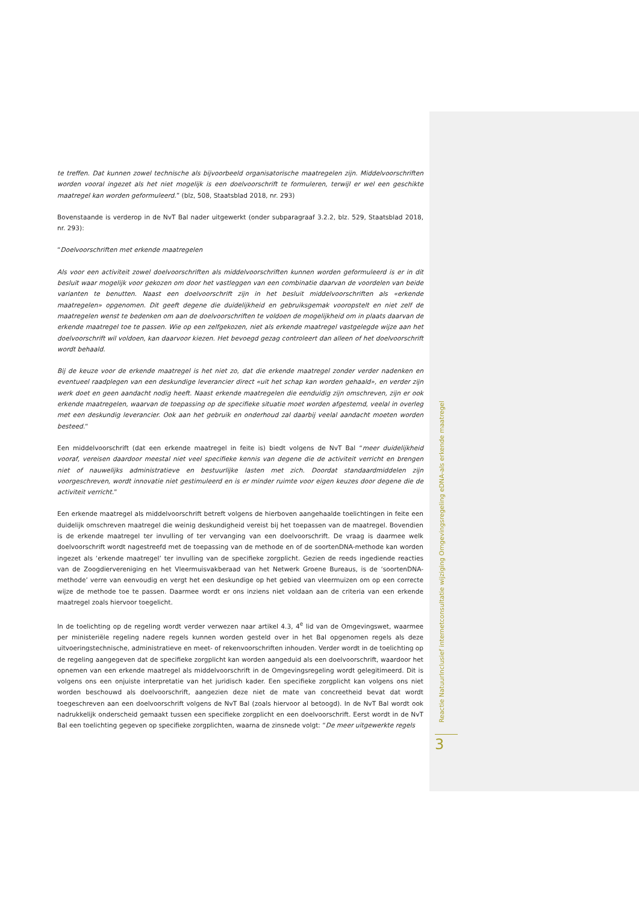te treffen. Dat kunnen zowel technische als bijvoorbeeld organisatorische maatregelen zijn. Middelvoorschriften worden vooral ingezet als het niet mogelijk is een doelvoorschrift te formuleren, terwijl er wel een geschikte maatregel kan worden geformuleerd.” (blz, 508, Staatsblad 2018, nr. 293)
Bovenstaande is verderop in de NvT Bal nader uitgewerkt (onder subparagraaf 3.2.2, blz. 529, Staatsblad 2018, nr. 293):
“Doelvoorschriften met erkende maatregelen
Als voor een activiteit zowel doelvoorschriften als middelvoorschriften kunnen worden geformuleerd is er in dit besluit waar mogelijk voor gekozen om door het vastleggen van een combinatie daarvan de voordelen van beide varianten te benutten. Naast een doelvoorschrift zijn in het besluit middelvoorschriften als «erkende maatregelen» opgenomen. Dit geeft degene die duidelijkheid en gebruiksgemak vooropstelt en niet zelf de maatregelen wenst te bedenken om aan de doelvoorschriften te voldoen de mogelijkheid om in plaats daarvan de erkende maatregel toe te passen. Wie op een zelfgekozen, niet als erkende maatregel vastgelegde wijze aan het doelvoorschrift wil voldoen, kan daarvoor kiezen. Het bevoegd gezag controleert dan alleen of het doelvoorschrift wordt behaald.
Bij de keuze voor de erkende maatregel is het niet zo, dat die erkende maatregel zonder verder nadenken en eventueel raadplegen van een deskundige leverancier direct «uit het schap kan worden gehaald», en verder zijn werk doet en geen aandacht nodig heeft. Naast erkende maatregelen die eenduidig zijn omschreven, zijn er ook erkende maatregelen, waarvan de toepassing op de specifieke situatie moet worden afgestemd, veelal in overleg met een deskundig leverancier. Ook aan het gebruik en onderhoud zal daarbij veelal aandacht moeten worden besteed.“
Een middelvoorschrift (dat een erkende maatregel in feite is) biedt volgens de NvT Bal “meer duidelijkheid vooraf, vereisen daardoor meestal niet veel specifieke kennis van degene die de activiteit verricht en brengen niet of nauwelijks administratieve en bestuurlijke lasten met zich. Doordat standaardmiddelen zijn voorgeschreven, wordt innovatie niet gestimuleerd en is er minder ruimte voor eigen keuzes door degene die de activiteit verricht.”
Een erkende maatregel als middelvoorschrift betreft volgens de hierboven aangehaalde toelichtingen in feite een duidelijk omschreven maatregel die weinig deskundigheid vereist bij het toepassen van de maatregel. Bovendien is de erkende maatregel ter invulling of ter vervanging van een doelvoorschrift. De vraag is daarmee welk doelvoorschrift wordt nagestreefd met de toepassing van de methode en of de soortenDNA-methode kan worden ingezet als ‘erkende maatregel’ ter invulling van de specifieke zorgplicht. Gezien de reeds ingediende reacties van de Zoogdiervereniging en het Vleermuisvakberaad van het Netwerk Groene Bureaus, is de ‘soortenDNA-methode’ verre van eenvoudig en vergt het een deskundige op het gebied van vleermuizen om op een correcte wijze de methode toe te passen. Daarmee wordt er ons inziens niet voldaan aan de criteria van een erkende maatregel zoals hiervoor toegelicht.
In de toelichting op de regeling wordt verder verwezen naar artikel 4.3, 4<sup>e</sup> lid van de Omgevingswet, waarmee per ministeriële regeling nadere regels kunnen worden gesteld over in het Bal opgenomen regels als deze uitvoeringstechnische, administratieve en meet- of rekenvoorschriften inhouden. Verder wordt in de toelichting op de regeling aangegeven dat de specifieke zorgplicht kan worden aangeduid als een doelvoorschrift, waardoor het opnemen van een erkende maatregel als middelvoorschrift in de Omgevingsregeling wordt gelegitimeerd. Dit is volgens ons een onjuiste interpretatie van het juridisch kader. Een specifieke zorgplicht kan volgens ons niet worden beschouwd als doelvoorschrift, aangezien deze niet de mate van concreetheid bevat dat wordt toegeschreven aan een doelvoorschrift volgens de NvT Bal (zoals hiervoor al betoogd). In de NvT Bal wordt ook nadrukkelijk onderscheid gemaakt tussen een specifieke zorgplicht en een doelvoorschrift. Eerst wordt in de NvT Bal een toelichting gegeven op specifieke zorgplichten, waarna de zinsnede volgt: “De meer uitgewerkte regels
Reactie NatuurInclusief internetconsultatie wijziging Omgevingsregeling eDNA-als erkende maatregel
3